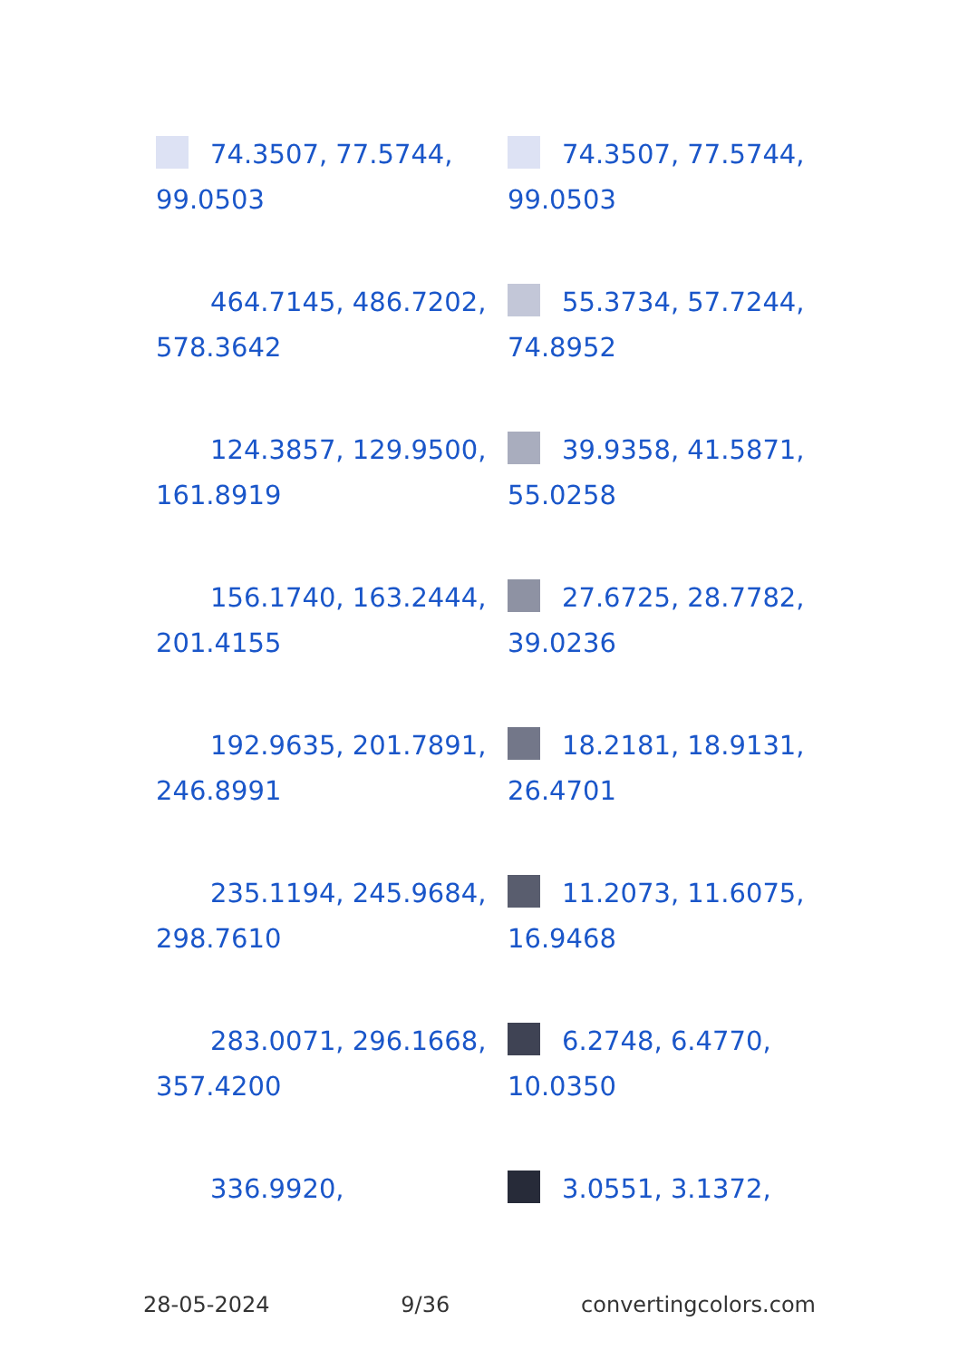74.3507, 77.5744, 99.0503
74.3507, 77.5744, 99.0503
464.7145, 486.7202, 578.3642
55.3734, 57.7244, 74.8952
124.3857, 129.9500, 161.8919
39.9358, 41.5871, 55.0258
156.1740, 163.2444, 201.4155
27.6725, 28.7782, 39.0236
192.9635, 201.7891, 246.8991
18.2181, 18.9131, 26.4701
235.1194, 245.9684, 298.7610
11.2073, 11.6075, 16.9468
283.0071, 296.1668, 357.4200
6.2748, 6.4770, 10.0350
336.9920,
3.0551, 3.1372,
28-05-2024 9/36 convertingcolors.com